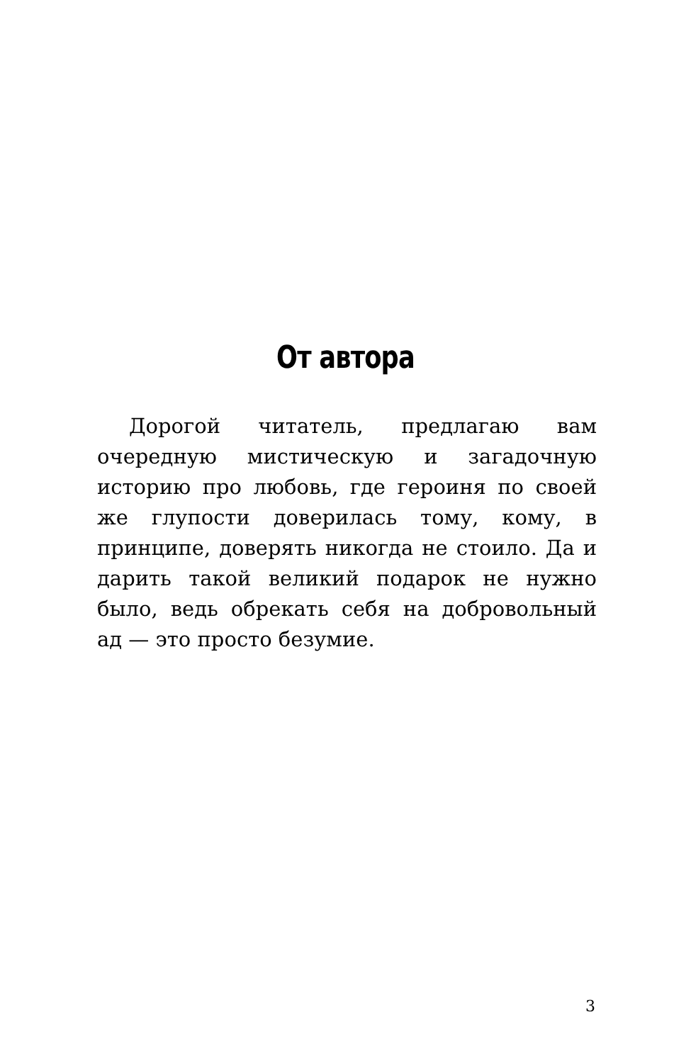От автора
Дорогой читатель, предлагаю вам очередную мистическую и загадочную историю про любовь, где героиня по своей же глупости доверилась тому, кому, в принципе, доверять никогда не стоило. Да и дарить такой великий подарок не нужно было, ведь обрекать себя на добровольный ад — это просто безумие.
3